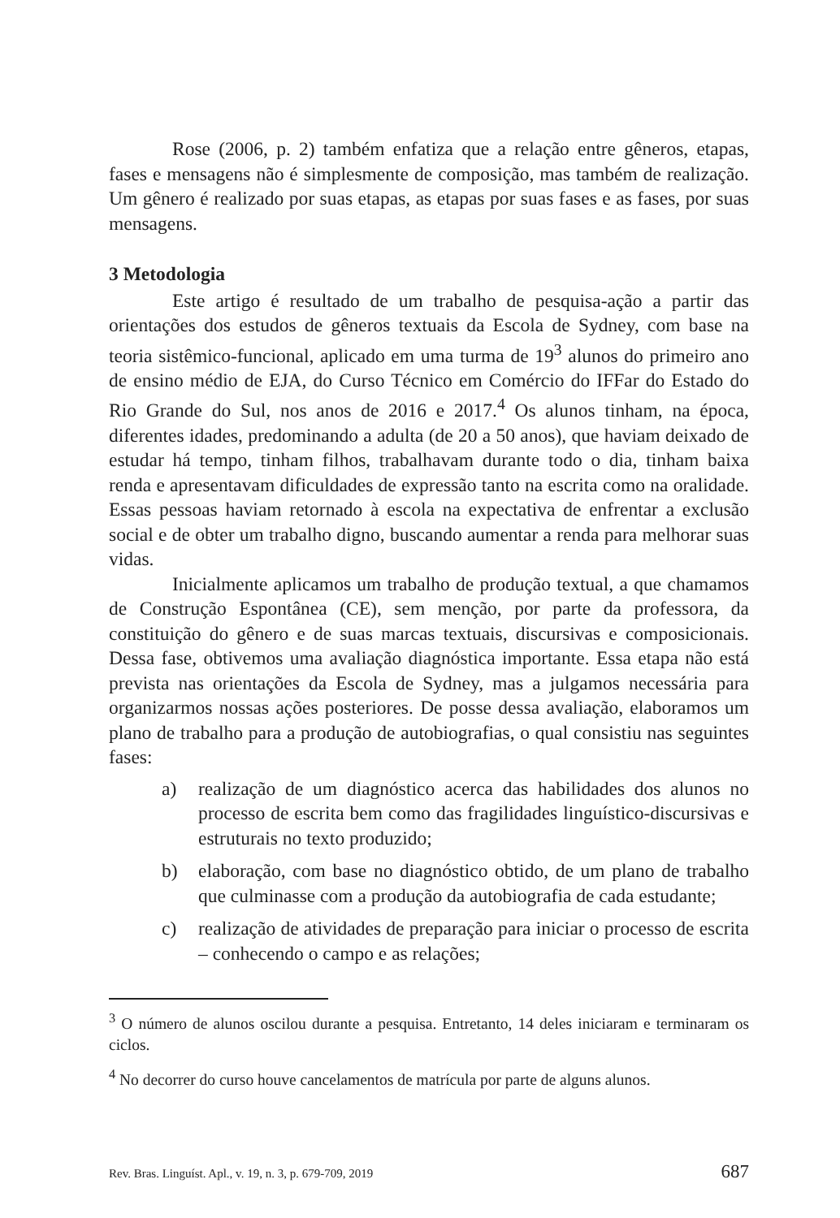Rose (2006, p. 2) também enfatiza que a relação entre gêneros, etapas, fases e mensagens não é simplesmente de composição, mas também de realização. Um gênero é realizado por suas etapas, as etapas por suas fases e as fases, por suas mensagens.
3 Metodologia
Este artigo é resultado de um trabalho de pesquisa-ação a partir das orientações dos estudos de gêneros textuais da Escola de Sydney, com base na teoria sistêmico-funcional, aplicado em uma turma de 19<sup>3</sup> alunos do primeiro ano de ensino médio de EJA, do Curso Técnico em Comércio do IFFar do Estado do Rio Grande do Sul, nos anos de 2016 e 2017.<sup>4</sup> Os alunos tinham, na época, diferentes idades, predominando a adulta (de 20 a 50 anos), que haviam deixado de estudar há tempo, tinham filhos, trabalhavam durante todo o dia, tinham baixa renda e apresentavam dificuldades de expressão tanto na escrita como na oralidade. Essas pessoas haviam retornado à escola na expectativa de enfrentar a exclusão social e de obter um trabalho digno, buscando aumentar a renda para melhorar suas vidas.
Inicialmente aplicamos um trabalho de produção textual, a que chamamos de Construção Espontânea (CE), sem menção, por parte da professora, da constituição do gênero e de suas marcas textuais, discursivas e composicionais. Dessa fase, obtivemos uma avaliação diagnóstica importante. Essa etapa não está prevista nas orientações da Escola de Sydney, mas a julgamos necessária para organizarmos nossas ações posteriores. De posse dessa avaliação, elaboramos um plano de trabalho para a produção de autobiografias, o qual consistiu nas seguintes fases:
a) realização de um diagnóstico acerca das habilidades dos alunos no processo de escrita bem como das fragilidades linguístico-discursivas e estruturais no texto produzido;
b) elaboração, com base no diagnóstico obtido, de um plano de trabalho que culminasse com a produção da autobiografia de cada estudante;
c) realização de atividades de preparação para iniciar o processo de escrita – conhecendo o campo e as relações;
<sup>3</sup> O número de alunos oscilou durante a pesquisa. Entretanto, 14 deles iniciaram e terminaram os ciclos.
<sup>4</sup> No decorrer do curso houve cancelamentos de matrícula por parte de alguns alunos.
Rev. Bras. Linguíst. Apl., v. 19, n. 3, p. 679-709, 2019 687